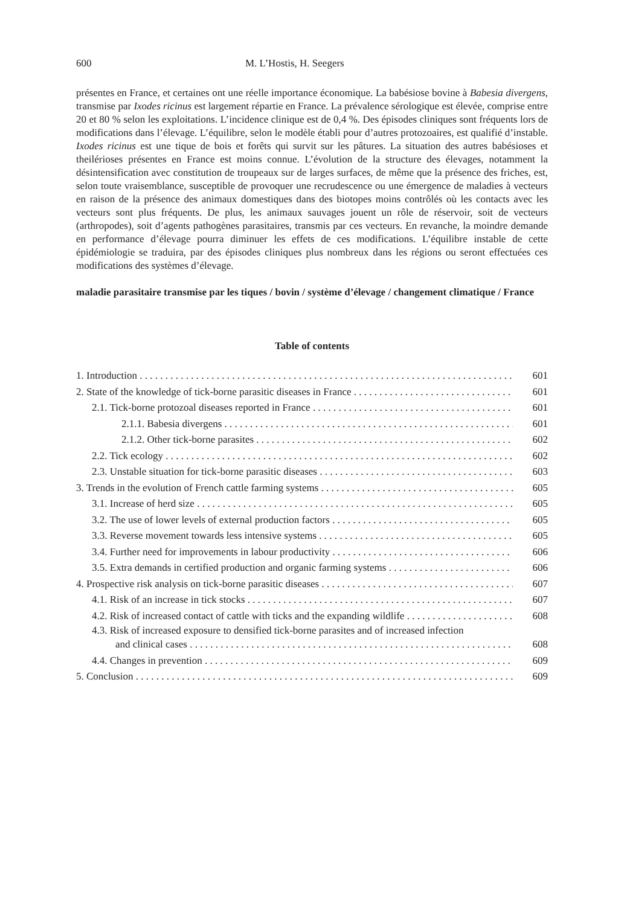600 M. L’Hostis, H. Seegers
présentes en France, et certaines ont une réelle importance économique. La babésiose bovine à Babesia divergens, transmise par Ixodes ricinus est largement répartie en France. La prévalence sérologique est élevée, comprise entre 20 et 80 % selon les exploitations. L’incidence clinique est de 0,4 %. Des épisodes cliniques sont fréquents lors de modifications dans l’élevage. L’équilibre, selon le modèle établi pour d’autres protozoaires, est qualifié d’instable. Ixodes ricinus est une tique de bois et forêts qui survit sur les pâtures. La situation des autres babésioses et theilérioses présentes en France est moins connue. L’évolution de la structure des élevages, notamment la désintensification avec constitution de troupeaux sur de larges surfaces, de même que la présence des friches, est, selon toute vraisemblance, susceptible de provoquer une recrudescence ou une émergence de maladies à vecteurs en raison de la présence des animaux domestiques dans des biotopes moins contrôlés où les contacts avec les vecteurs sont plus fréquents. De plus, les animaux sauvages jouent un rôle de réservoir, soit de vecteurs (arthropodes), soit d’agents pathogènes parasitaires, transmis par ces vecteurs. En revanche, la moindre demande en performance d’élevage pourra diminuer les effets de ces modifications. L’équilibre instable de cette épidémiologie se traduira, par des épisodes cliniques plus nombreux dans les régions ou seront effectuées ces modifications des systèmes d’élevage.
maladie parasitaire transmise par les tiques / bovin / système d’élevage / changement climatique / France
Table of contents
1. Introduction 601
2. State of the knowledge of tick-borne parasitic diseases in France 601
2.1. Tick-borne protozoal diseases reported in France 601
2.1.1. Babesia divergens 601
2.1.2. Other tick-borne parasites 602
2.2. Tick ecology 602
2.3. Unstable situation for tick-borne parasitic diseases 603
3. Trends in the evolution of French cattle farming systems 605
3.1. Increase of herd size 605
3.2. The use of lower levels of external production factors 605
3.3. Reverse movement towards less intensive systems 605
3.4. Further need for improvements in labour productivity 606
3.5. Extra demands in certified production and organic farming systems 606
4. Prospective risk analysis on tick-borne parasitic diseases 607
4.1. Risk of an increase in tick stocks 607
4.2. Risk of increased contact of cattle with ticks and the expanding wildlife 608
4.3. Risk of increased exposure to densified tick-borne parasites and of increased infection
and clinical cases 608
4.4. Changes in prevention 609
5. Conclusion 609